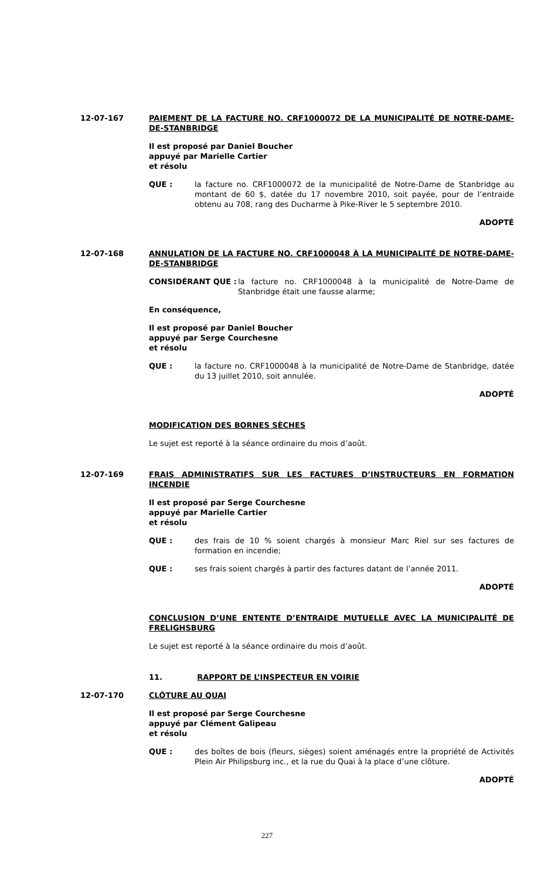12-07-167 PAIEMENT DE LA FACTURE NO. CRF1000072 DE LA MUNICIPALITÉ DE NOTRE-DAME-DE-STANBRIDGE
Il est proposé par Daniel Boucher
appuyé par Marielle Cartier
et résolu
QUE : la facture no. CRF1000072 de la municipalité de Notre-Dame de Stanbridge au montant de 60 $, datée du 17 novembre 2010, soit payée, pour de l’entraide obtenu au 708, rang des Ducharme à Pike-River le 5 septembre 2010.
ADOPTÉ
12-07-168 ANNULATION DE LA FACTURE NO. CRF1000048 À LA MUNICIPALITÉ DE NOTRE-DAME-DE-STANBRIDGE
CONSIDÉRANT QUE : la facture no. CRF1000048 à la municipalité de Notre-Dame de Stanbridge était une fausse alarme;
En conséquence,
Il est proposé par Daniel Boucher
appuyé par Serge Courchesne
et résolu
QUE : la facture no. CRF1000048 à la municipalité de Notre-Dame de Stanbridge, datée du 13 juillet 2010, soit annulée.
ADOPTÉ
MODIFICATION DES BORNES SÈCHES
Le sujet est reporté à la séance ordinaire du mois d’août.
12-07-169 FRAIS ADMINISTRATIFS SUR LES FACTURES D’INSTRUCTEURS EN FORMATION INCENDIE
Il est proposé par Serge Courchesne
appuyé par Marielle Cartier
et résolu
QUE : des frais de 10 % soient chargés à monsieur Marc Riel sur ses factures de formation en incendie;
QUE : ses frais soient chargés à partir des factures datant de l’année 2011.
ADOPTÉ
CONCLUSION D’UNE ENTENTE D’ENTRAIDE MUTUELLE AVEC LA MUNICIPALITÉ DE FRELIGHSBURG
Le sujet est reporté à la séance ordinaire du mois d’août.
11. RAPPORT DE L’INSPECTEUR EN VOIRIE
12-07-170 CLÔTURE AU QUAI
Il est proposé par Serge Courchesne
appuyé par Clément Galipeau
et résolu
QUE : des boîtes de bois (fleurs, sièges) soient aménagés entre la propriété de Activités Plein Air Philipsburg inc., et la rue du Quai à la place d’une clôture.
ADOPTÉ
227